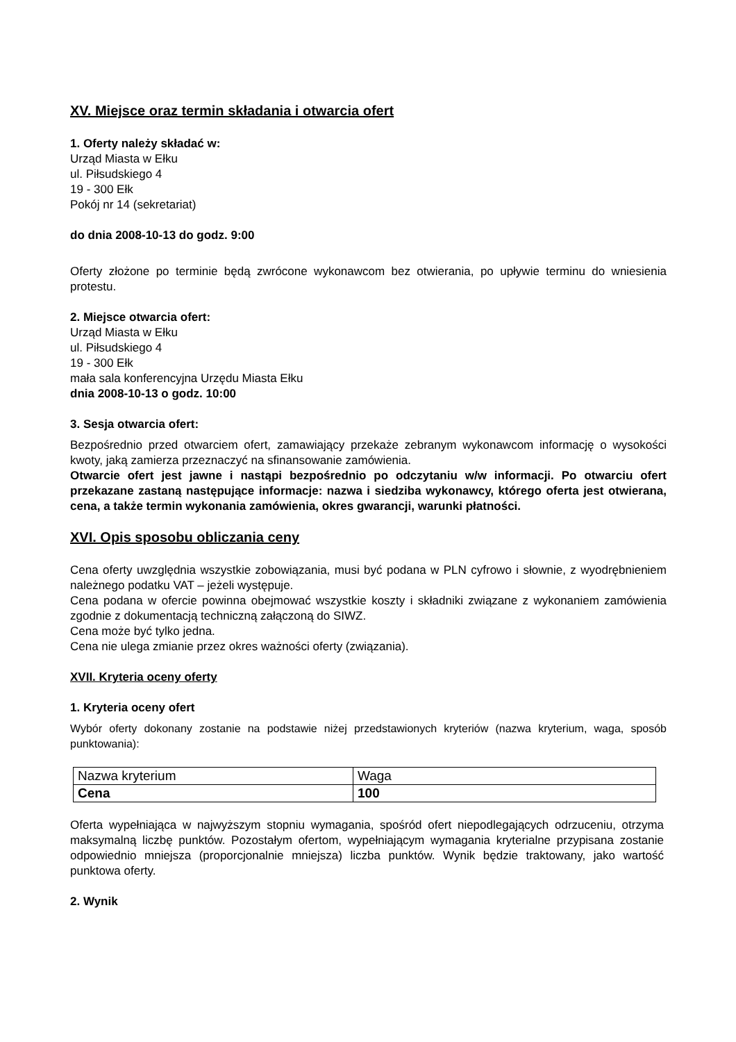XV. Miejsce oraz termin składania i otwarcia ofert
1. Oferty należy składać w:
Urząd Miasta w Ełku
ul. Piłsudskiego 4
19 - 300 Ełk
Pokój nr 14 (sekretariat)
do dnia 2008-10-13 do godz. 9:00
Oferty złożone po terminie będą zwrócone wykonawcom bez otwierania, po upływie terminu do wniesienia protestu.
2. Miejsce otwarcia ofert:
Urząd Miasta w Ełku
ul. Piłsudskiego 4
19 - 300 Ełk
mała sala konferencyjna Urzędu Miasta Ełku
dnia 2008-10-13 o godz. 10:00
3. Sesja otwarcia ofert:
Bezpośrednio przed otwarciem ofert, zamawiający przekaże zebranym wykonawcom informację o wysokości kwoty, jaką zamierza przeznaczyć na sfinansowanie zamówienia.
Otwarcie ofert jest jawne i nastąpi bezpośrednio po odczytaniu w/w informacji. Po otwarciu ofert przekazane zastaną następujące informacje: nazwa i siedziba wykonawcy, którego oferta jest otwierana, cena, a także termin wykonania zamówienia, okres gwarancji, warunki płatności.
XVI. Opis sposobu obliczania ceny
Cena oferty uwzględnia wszystkie zobowiązania, musi być podana w PLN cyfrowo i słownie, z wyodrębnieniem należnego podatku VAT – jeżeli występuje.
Cena podana w ofercie powinna obejmować wszystkie koszty i składniki związane z wykonaniem zamówienia zgodnie z dokumentacją techniczną załączoną do SIWZ.
Cena może być tylko jedna.
Cena nie ulega zmianie przez okres ważności oferty (związania).
XVII. Kryteria oceny oferty
1. Kryteria oceny ofert
Wybór oferty dokonany zostanie na podstawie niżej przedstawionych kryteriów (nazwa kryterium, waga, sposób punktowania):
| Nazwa kryterium | Waga |
| Cena | 100 |
Oferta wypełniająca w najwyższym stopniu wymagania, spośród ofert niepodlegających odrzuceniu, otrzyma maksymalną liczbę punktów. Pozostałym ofertom, wypełniającym wymagania kryterialne przypisana zostanie odpowiednio mniejsza (proporcjonalnie mniejsza) liczba punktów. Wynik będzie traktowany, jako wartość punktowa oferty.
2. Wynik